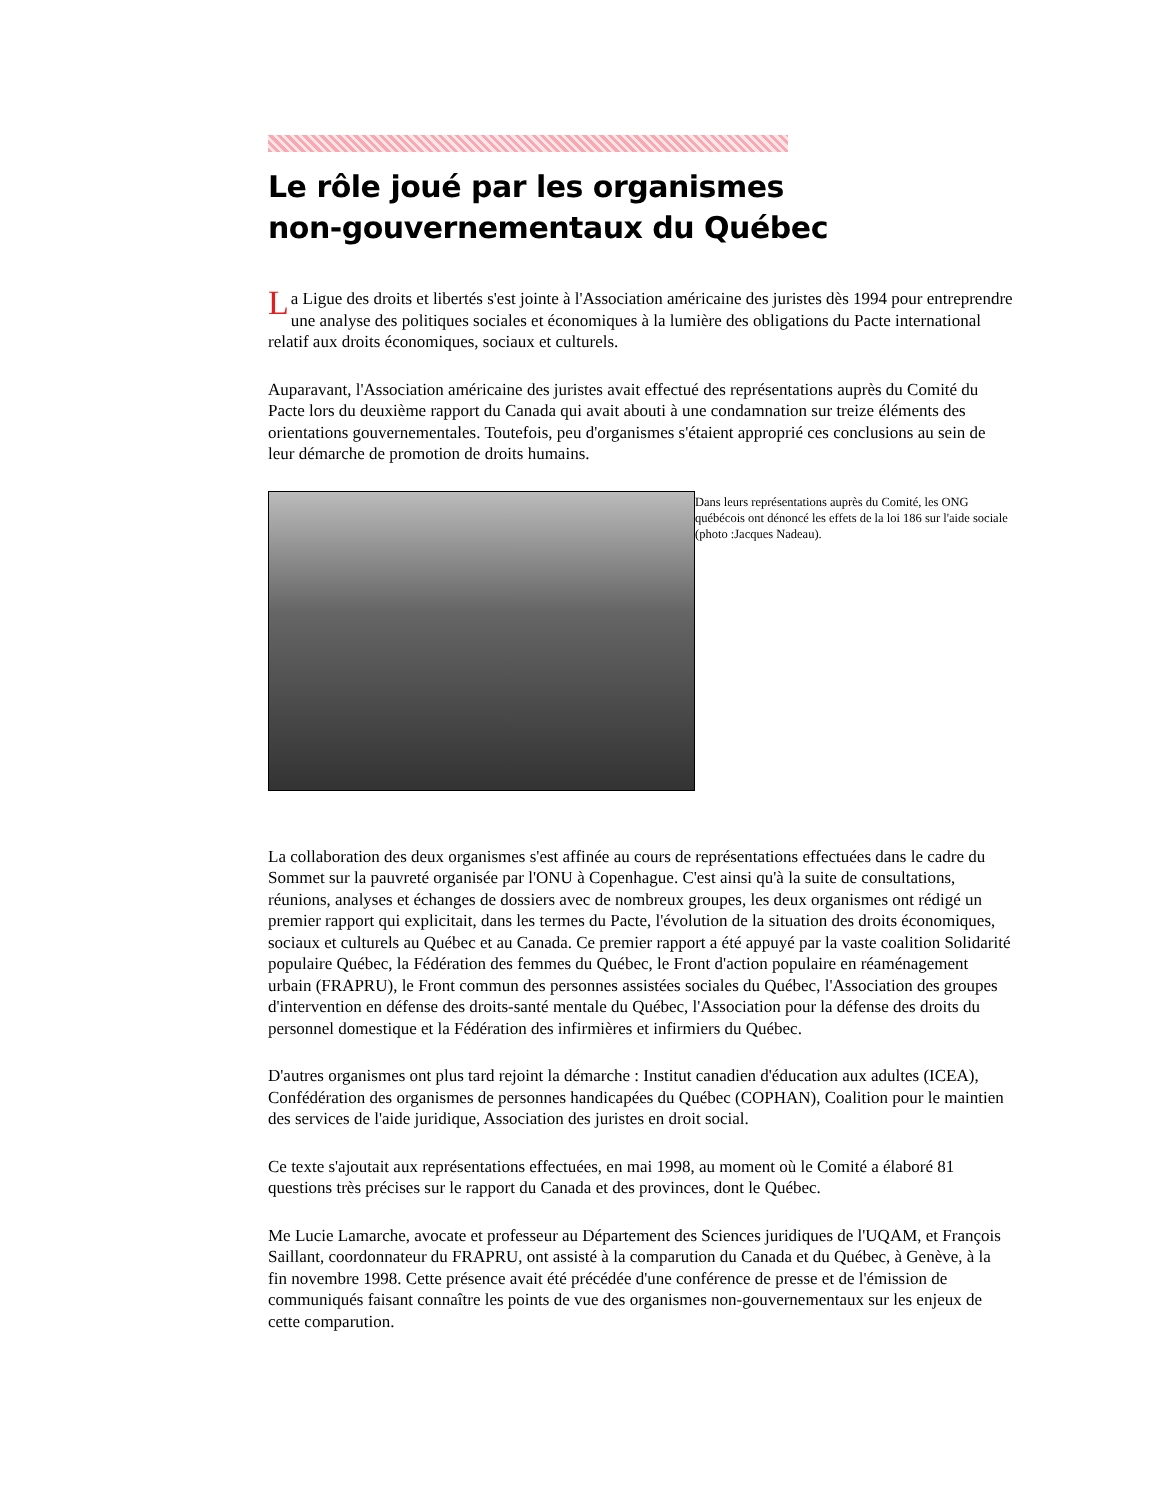Le rôle joué par les organismes
non-gouvernementaux du Québec
La Ligue des droits et libertés s'est jointe à l'Association américaine des juristes dès 1994 pour entreprendre une analyse des politiques sociales et économiques à la lumière des obligations du Pacte international relatif aux droits économiques, sociaux et culturels.
Auparavant, l'Association américaine des juristes avait effectué des représentations auprès du Comité du Pacte lors du deuxième rapport du Canada qui avait abouti à une condamnation sur treize éléments des orientations gouvernementales. Toutefois, peu d'organismes s'étaient approprié ces conclusions au sein de leur démarche de promotion de droits humains.
Dans leurs représentations auprès du Comité, les ONG québécois ont dénoncé les effets de la loi 186 sur l'aide sociale (photo :Jacques Nadeau).
La collaboration des deux organismes s'est affinée au cours de représentations effectuées dans le cadre du Sommet sur la pauvreté organisée par l'ONU à Copenhague. C'est ainsi qu'à la suite de consultations, réunions, analyses et échanges de dossiers avec de nombreux groupes, les deux organismes ont rédigé un premier rapport qui explicitait, dans les termes du Pacte, l'évolution de la situation des droits économiques, sociaux et culturels au Québec et au Canada. Ce premier rapport a été appuyé par la vaste coalition Solidarité populaire Québec, la Fédération des femmes du Québec, le Front d'action populaire en réaménagement urbain (FRAPRU), le Front commun des personnes assistées sociales du Québec, l'Association des groupes d'intervention en défense des droits-santé mentale du Québec, l'Association pour la défense des droits du personnel domestique et la Fédération des infirmières et infirmiers du Québec.
D'autres organismes ont plus tard rejoint la démarche : Institut canadien d'éducation aux adultes (ICEA), Confédération des organismes de personnes handicapées du Québec (COPHAN), Coalition pour le maintien des services de l'aide juridique, Association des juristes en droit social.
Ce texte s'ajoutait aux représentations effectuées, en mai 1998, au moment où le Comité a élaboré 81 questions très précises sur le rapport du Canada et des provinces, dont le Québec.
Me Lucie Lamarche, avocate et professeur au Département des Sciences juridiques de l'UQAM, et François Saillant, coordonnateur du FRAPRU, ont assisté à la comparution du Canada et du Québec, à Genève, à la fin novembre 1998. Cette présence avait été précédée d'une conférence de presse et de l'émission de communiqués faisant connaître les points de vue des organismes non-gouvernementaux sur les enjeux de cette comparution.